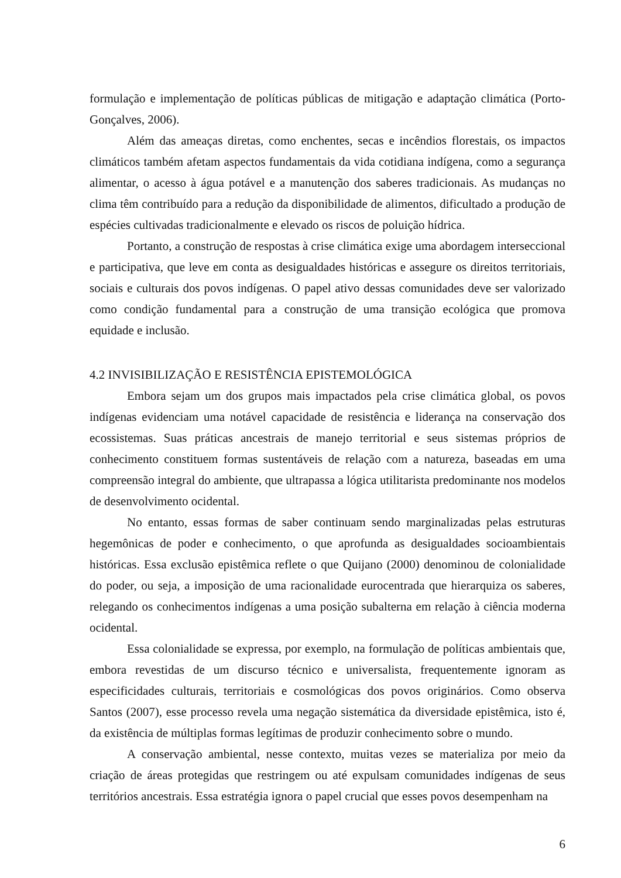formulação e implementação de políticas públicas de mitigação e adaptação climática (Porto-Gonçalves, 2006).
Além das ameaças diretas, como enchentes, secas e incêndios florestais, os impactos climáticos também afetam aspectos fundamentais da vida cotidiana indígena, como a segurança alimentar, o acesso à água potável e a manutenção dos saberes tradicionais. As mudanças no clima têm contribuído para a redução da disponibilidade de alimentos, dificultado a produção de espécies cultivadas tradicionalmente e elevado os riscos de poluição hídrica.
Portanto, a construção de respostas à crise climática exige uma abordagem interseccional e participativa, que leve em conta as desigualdades históricas e assegure os direitos territoriais, sociais e culturais dos povos indígenas. O papel ativo dessas comunidades deve ser valorizado como condição fundamental para a construção de uma transição ecológica que promova equidade e inclusão.
4.2 INVISIBILIZAÇÃO E RESISTÊNCIA EPISTEMOLÓGICA
Embora sejam um dos grupos mais impactados pela crise climática global, os povos indígenas evidenciam uma notável capacidade de resistência e liderança na conservação dos ecossistemas. Suas práticas ancestrais de manejo territorial e seus sistemas próprios de conhecimento constituem formas sustentáveis de relação com a natureza, baseadas em uma compreensão integral do ambiente, que ultrapassa a lógica utilitarista predominante nos modelos de desenvolvimento ocidental.
No entanto, essas formas de saber continuam sendo marginalizadas pelas estruturas hegemônicas de poder e conhecimento, o que aprofunda as desigualdades socioambientais históricas. Essa exclusão epistêmica reflete o que Quijano (2000) denominou de colonialidade do poder, ou seja, a imposição de uma racionalidade eurocentrada que hierarquiza os saberes, relegando os conhecimentos indígenas a uma posição subalterna em relação à ciência moderna ocidental.
Essa colonialidade se expressa, por exemplo, na formulação de políticas ambientais que, embora revestidas de um discurso técnico e universalista, frequentemente ignoram as especificidades culturais, territoriais e cosmológicas dos povos originários. Como observa Santos (2007), esse processo revela uma negação sistemática da diversidade epistêmica, isto é, da existência de múltiplas formas legítimas de produzir conhecimento sobre o mundo.
A conservação ambiental, nesse contexto, muitas vezes se materializa por meio da criação de áreas protegidas que restringem ou até expulsam comunidades indígenas de seus territórios ancestrais. Essa estratégia ignora o papel crucial que esses povos desempenham na
6